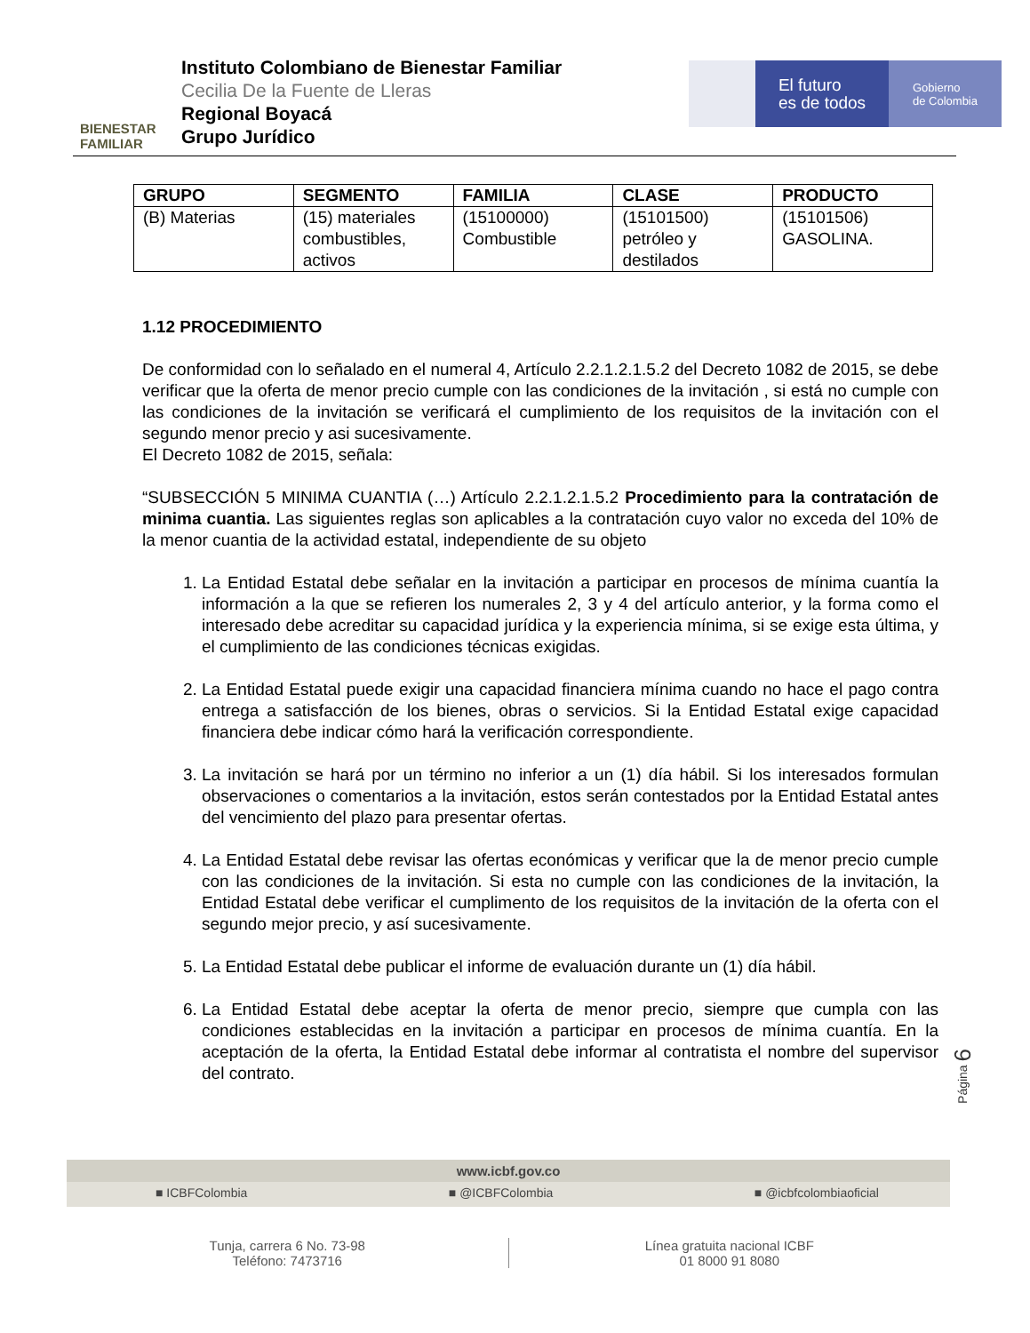BIENESTAR
FAMILIAR
Instituto Colombiano de Bienestar Familiar
Cecilia De la Fuente de Lleras
Regional Boyacá
Grupo Jurídico
El futuro
es de todos
Gobierno
de Colombia
| GRUPO | SEGMENTO | FAMILIA | CLASE | PRODUCTO |
| --- | --- | --- | --- | --- |
| (B) Materias | (15) materiales combustibles, activos | (15100000) Combustible | (15101500) petróleo y destilados | (15101506) GASOLINA. |
1.12 PROCEDIMIENTO
De conformidad con lo señalado en el numeral 4, Artículo 2.2.1.2.1.5.2 del Decreto 1082 de 2015, se debe verificar que la oferta de menor precio cumple con las condiciones de la invitación , si está no cumple con las condiciones de la invitación se verificará el cumplimiento de los requisitos de la invitación con el segundo menor precio y asi sucesivamente.
El Decreto 1082 de 2015, señala:
“SUBSECCIÓN 5 MINIMA CUANTIA (…) Artículo 2.2.1.2.1.5.2 Procedimiento para la contratación de minima cuantia. Las siguientes reglas son aplicables a la contratación cuyo valor no exceda del 10% de la menor cuantia de la actividad estatal, independiente de su objeto
1. La Entidad Estatal debe señalar en la invitación a participar en procesos de mínima cuantía la información a la que se refieren los numerales 2, 3 y 4 del artículo anterior, y la forma como el interesado debe acreditar su capacidad jurídica y la experiencia mínima, si se exige esta última, y el cumplimiento de las condiciones técnicas exigidas.
2. La Entidad Estatal puede exigir una capacidad financiera mínima cuando no hace el pago contra entrega a satisfacción de los bienes, obras o servicios. Si la Entidad Estatal exige capacidad financiera debe indicar cómo hará la verificación correspondiente.
3. La invitación se hará por un término no inferior a un (1) día hábil. Si los interesados formulan observaciones o comentarios a la invitación, estos serán contestados por la Entidad Estatal antes del vencimiento del plazo para presentar ofertas.
4. La Entidad Estatal debe revisar las ofertas económicas y verificar que la de menor precio cumple con las condiciones de la invitación. Si esta no cumple con las condiciones de la invitación, la Entidad Estatal debe verificar el cumplimento de los requisitos de la invitación de la oferta con el segundo mejor precio, y así sucesivamente.
5. La Entidad Estatal debe publicar el informe de evaluación durante un (1) día hábil.
6. La Entidad Estatal debe aceptar la oferta de menor precio, siempre que cumpla con las condiciones establecidas en la invitación a participar en procesos de mínima cuantía. En la aceptación de la oferta, la Entidad Estatal debe informar al contratista el nombre del supervisor del contrato.
Página 6
www.icbf.gov.co
■ ICBFColombia ■ @ICBFColombia ■ @icbfcolombiaoficial
Tunja, carrera 6 No. 73-98
Teléfono: 7473716
Línea gratuita nacional ICBF
01 8000 91 8080